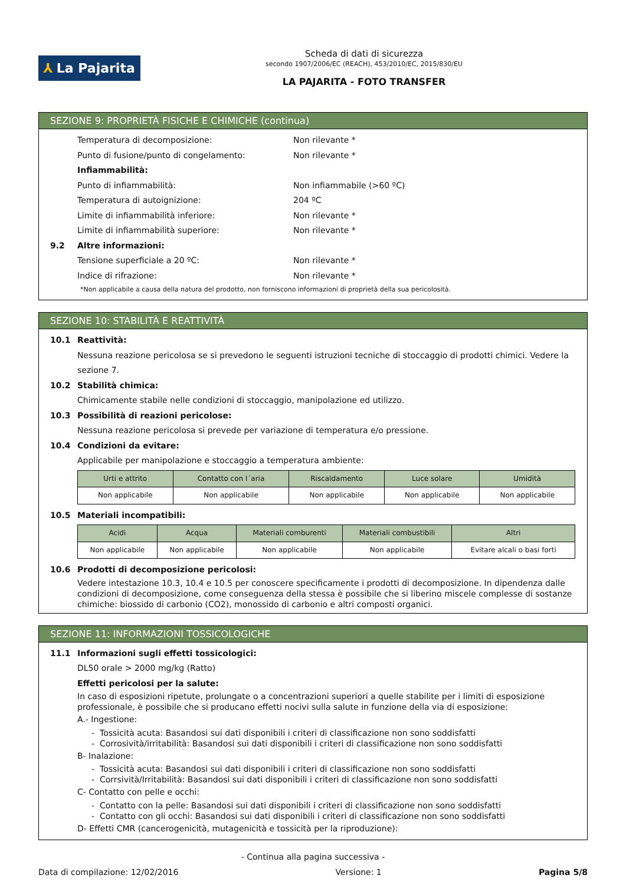⅄ La Pajarita
Scheda di dati di sicurezza
secondo 1907/2006/EC (REACH), 453/2010/EC, 2015/830/EU
LA PAJARITA - FOTO TRANSFER
SEZIONE 9: PROPRIETÀ FISICHE E CHIMICHE (continua)
Temperatura di decomposizione: Non rilevante *
Punto di fusione/punto di congelamento: Non rilevante *
Infiammabilità:
Punto di infiammabilità: Non infiammabile (>60 ºC)
Temperatura di autoignizione: 204 ºC
Limite di infiammabilità inferiore: Non rilevante *
Limite di infiammabilità superiore: Non rilevante *
9.2 Altre informazioni:
Tensione superficiale a 20 ºC: Non rilevante *
Indice di rifrazione: Non rilevante *
*Non applicabile a causa della natura del prodotto, non forniscono informazioni di proprietà della sua pericolosità.
SEZIONE 10: STABILITÀ E REATTIVITÀ
10.1 Reattività:
Nessuna reazione pericolosa se si prevedono le seguenti istruzioni tecniche di stoccaggio di prodotti chimici. Vedere la sezione 7.
10.2 Stabilità chimica:
Chimicamente stabile nelle condizioni di stoccaggio, manipolazione ed utilizzo.
10.3 Possibilità di reazioni pericolose:
Nessuna reazione pericolosa si prevede per variazione di temperatura e/o pressione.
10.4 Condizioni da evitare:
Applicabile per manipolazione e stoccaggio a temperatura ambiente:
| Urti e attrito | Contatto con l´aria | Riscaldamento | Luce solare | Umidità |
| --- | --- | --- | --- | --- |
| Non applicabile | Non applicabile | Non applicabile | Non applicabile | Non applicabile |
10.5 Materiali incompatibili:
| Acidi | Acqua | Materiali comburenti | Materiali combustibili | Altri |
| --- | --- | --- | --- | --- |
| Non applicabile | Non applicabile | Non applicabile | Non applicabile | Evitare alcali o basi forti |
10.6 Prodotti di decomposizione pericolosi:
Vedere intestazione 10.3, 10.4 e 10.5 per conoscere specificamente i prodotti di decomposizione. In dipendenza dalle condizioni di decomposizione, come conseguenza della stessa è possibile che si liberino miscele complesse di sostanze chimiche: biossido di carbonio (CO2), monossido di carbonio e altri composti organici.
SEZIONE 11: INFORMAZIONI TOSSICOLOGICHE
11.1 Informazioni sugli effetti tossicologici:
DL50 orale > 2000 mg/kg (Ratto)
Effetti pericolosi per la salute:
In caso di esposizioni ripetute, prolungate o a concentrazioni superiori a quelle stabilite per i limiti di esposizione professionale, è possibile che si producano effetti nocivi sulla salute in funzione della via di esposizione:
A.- Ingestione:
- Tossicità acuta: Basandosi sui dati disponibili i criteri di classificazione non sono soddisfatti
- Corrosività/irritabilità: Basandosi sui dati disponibili i criteri di classificazione non sono soddisfatti
B- Inalazione:
- Tossicità acuta: Basandosi sui dati disponibili i criteri di classificazione non sono soddisfatti
- Corrsività/Irritabilità: Basandosi sui dati disponibili i criteri di classificazione non sono soddisfatti
C- Contatto con pelle e occhi:
- Contatto con la pelle: Basandosi sui dati disponibili i criteri di classificazione non sono soddisfatti
- Contatto con gli occhi: Basandosi sui dati disponibili i criteri di classificazione non sono soddisfatti
D- Effetti CMR (cancerogenicità, mutagenicità e tossicità per la riproduzione):
- Continua alla pagina successiva -
Data di compilazione: 12/02/2016 Versione: 1 Pagina 5/8